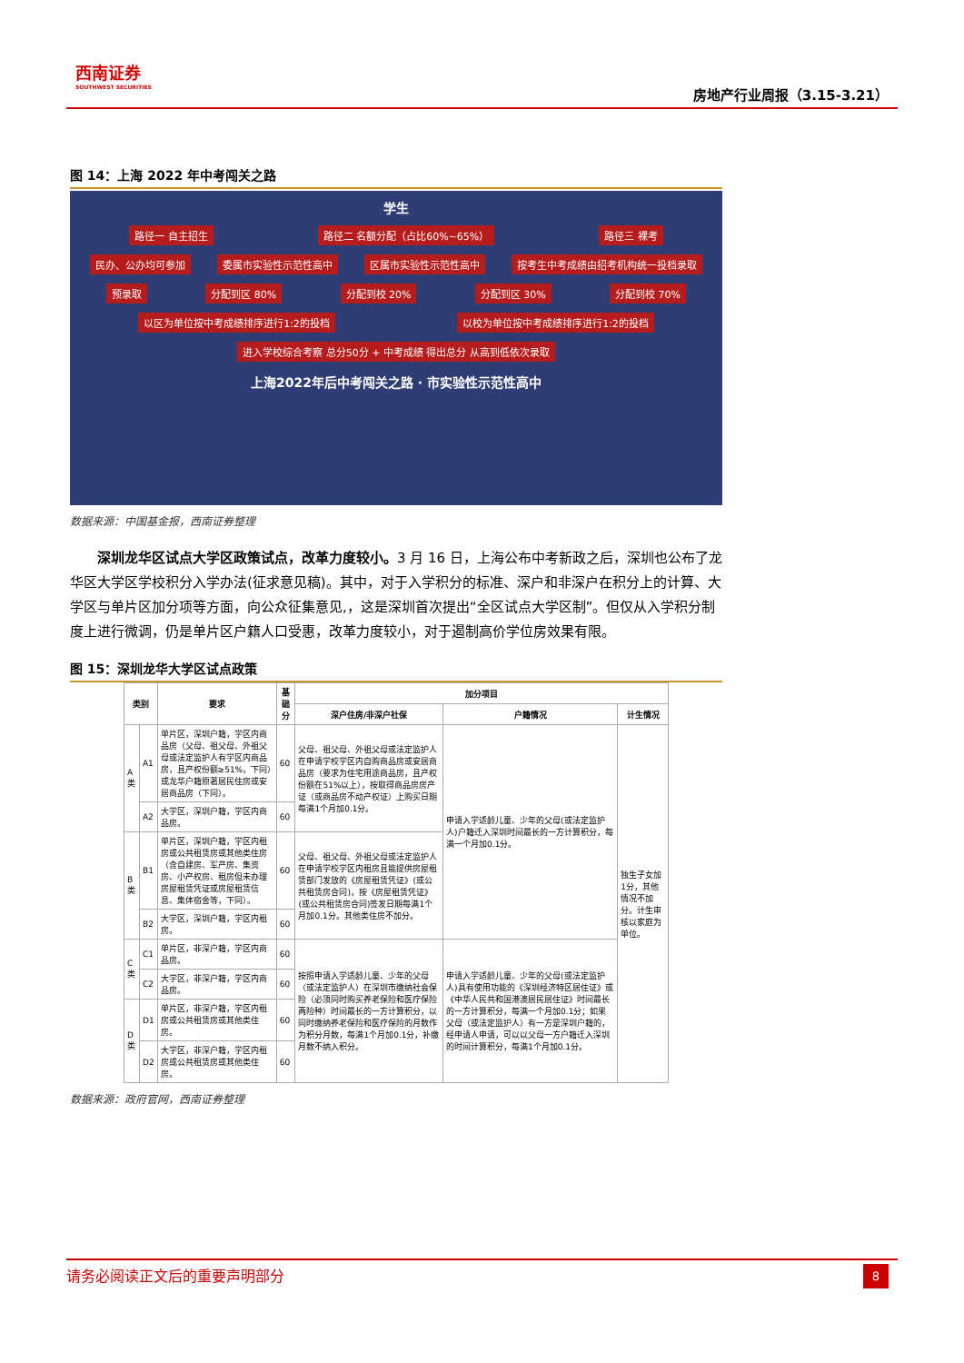西南证券
SOUTHWEST SECURITIES
房地产行业周报（3.15-3.21）
图 14：上海 2022 年中考闯关之路
学生
路径一 自主招生 路径二 名额分配（占比60%~65%） 路径三 裸考
民办、公办均可参加 委属市实验性示范性高中 区属市实验性示范性高中 按考生中考成绩由招考机构统一投档录取
预录取 分配到区 80% 分配到校 20% 分配到区 30% 分配到校 70%
以区为单位按中考成绩排序进行1:2的投档 以校为单位按中考成绩排序进行1:2的投档
进入学校综合考察 总分50分 + 中考成绩 得出总分 从高到低依次录取
上海2022年后中考闯关之路 · 市实验性示范性高中
数据来源：中国基金报，西南证券整理
深圳龙华区试点大学区政策试点，改革力度较小。3 月 16 日，上海公布中考新政之后，深圳也公布了龙华区大学区学校积分入学办法(征求意见稿)。其中，对于入学积分的标准、深户和非深户在积分上的计算、大学区与单片区加分项等方面，向公众征集意见,，这是深圳首次提出“全区试点大学区制”。但仅从入学积分制度上进行微调，仍是单片区户籍人口受惠，改革力度较小，对于遏制高价学位房效果有限。
图 15：深圳龙华大学区试点政策
| 类别 | | 要求 | 基础分 | 加分项目 | | |
| --- | --- | --- | --- | --- | --- | --- |
| | | | | 深户住房/非深户社保 | 户籍情况 | 计生情况 |
| A类 | A1 | 单片区，深圳户籍，学区内商品房（父母、祖父母、外祖父母或法定监护人有学区内商品房，且产权份额≥51%，下同）或龙华户籍原著居民住房或安居商品房（下同）。 | 60 | 父母、祖父母、外祖父母或法定监护人在申请学校学区内自购商品房或安居商品房（要求为住宅用途商品房，且产权份额在51%以上），按取得商品房房产证（或商品房不动产权证）上购买日期每满1个月加0.1分。 | 申请入学适龄儿童、少年的父母(或法定监护人)户籍迁入深圳时间最长的一方计算积分，每满一个月加0.1分。 | 独生子女加1分，其他情况不加分。计生审核以家庭为单位。 |
| | A2 | 大学区，深圳户籍，学区内商品房。 | 60 | | | |
| B类 | B1 | 单片区，深圳户籍，学区内租房或公共租赁房或其他类住房（含自建房、军产房、集资房、小产权房、租房但未办理房屋租赁凭证或房屋租赁信息、集体宿舍等，下同）。 | 60 | 父母、祖父母、外祖父母或法定监护人在申请学校学区内租房且能提供房屋租赁部门发放的《房屋租赁凭证》(或公共租赁房合同)，按《房屋租赁凭证》(或公共租赁房合同)签发日期每满1个月加0.1分。其他类住房不加分。 | | |
| | B2 | 大学区，深圳户籍，学区内租房。 | 60 | | | |
| C类 | C1 | 单片区，非深户籍，学区内商品房。 | 60 | 按照申请入学适龄儿童、少年的父母（或法定监护人）在深圳市缴纳社会保险（必须同时购买养老保险和医疗保险两险种）时间最长的一方计算积分，以同时缴纳养老保险和医疗保险的月数作为积分月数，每满1个月加0.1分，补缴月数不纳入积分。 | 申请入学适龄儿童、少年的父母(或法定监护人)具有使用功能的《深圳经济特区居住证》或《中华人民共和国港澳居民居住证》时间最长的一方计算积分，每满一个月加0.1分；如果父母（或法定监护人）有一方是深圳户籍的，经申请人申请，可以以父母一方户籍迁入深圳的时间计算积分，每满1个月加0.1分。 | |
| | C2 | 大学区，非深户籍，学区内商品房。 | 60 | | | |
| D类 | D1 | 单片区，非深户籍，学区内租房或公共租赁房或其他类住房。 | 60 | | | |
| | D2 | 大学区，非深户籍，学区内租房或公共租赁房或其他类住房。 | 60 | | | |
数据来源：政府官网，西南证券整理
请务必阅读正文后的重要声明部分 8